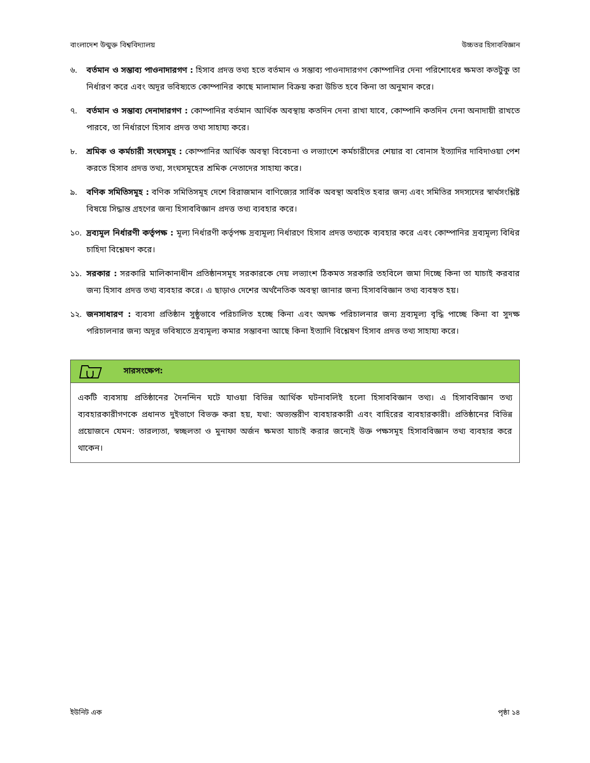বাংলাদেশ উন্মুক্ত বিশ্ববিদ্যালয় উচ্চতর হিসাববিজ্ঞান
৬. বর্তমান ও সম্ভাব্য পাওনাদারগণ : হিসাব প্রদত্ত তথ্য হতে বর্তমান ও সম্ভাব্য পাওনাদারগণ কোম্পানির দেনা পরিশোধের ক্ষমতা কতটুকু তা নির্ধারণ করে এবং অদূর ভবিষ্যতে কোম্পানির কাছে মালামাল বিক্রয় করা উচিত হবে কিনা তা অনুমান করে।
৭. বর্তমান ও সম্ভাব্য দেনাদারগণ : কোম্পানির বর্তমান আর্থিক অবস্থায় কতদিন দেনা রাখা যাবে, কোম্পানি কতদিন দেনা অনাদায়ী রাখতে পারবে, তা নির্ধারণে হিসাব প্রদত্ত তথ্য সাহায্য করে।
৮. শ্রমিক ও কর্মচারী সংঘসমূহ : কোম্পানির আর্থিক অবস্থা বিবেচনা ও লভ্যাংশে কর্মচারীদের শেয়ার বা বোনাস ইত্যাদির দাবিদাওয়া পেশ করতে হিসাব প্রদত্ত তথ্য, সংঘসমূহের শ্রমিক নেতাদের সাহায্য করে।
৯. বণিক সমিতিসমূহ : বণিক সমিতিসমূহ দেশে বিরাজমান বাণিজ্যের সার্বিক অবস্থা অবহিত হবার জন্য এবং সমিতির সদস্যদের স্বার্থসংশ্লিষ্ট বিষয়ে সিদ্ধান্ত গ্রহণের জন্য হিসাববিজ্ঞান প্রদত্ত তথ্য ব্যবহার করে।
১০. দ্রব্যমূল নির্ধারণী কর্তৃপক্ষ : মূল্য নির্ধারণী কর্তৃপক্ষ দ্রব্যমূল্য নির্ধারণে হিসাব প্রদত্ত তথ্যকে ব্যবহার করে এবং কোম্পানির দ্রব্যমূল্য বিধির চাহিদা বিশ্লেষণ করে।
১১. সরকার : সরকারি মালিকানাধীন প্রতিষ্ঠানসমূহ সরকারকে দেয় লভ্যাংশ ঠিকমত সরকারি তহবিলে জমা দিচ্ছে কিনা তা যাচাই করবার জন্য হিসাব প্রদত্ত তথ্য ব্যবহার করে। এ ছাড়াও দেশের অর্থনৈতিক অবস্থা জানার জন্য হিসাববিজ্ঞান তথ্য ব্যবহৃত হয়।
১২. জনসাধারণ : ব্যবসা প্রতিষ্ঠান সুষ্ঠুভাবে পরিচালিত হচ্ছে কিনা এবং অদক্ষ পরিচালনার জন্য দ্রব্যমূল্য বৃদ্ধি পাচ্ছে কিনা বা সুদক্ষ পরিচালনার জন্য অদূর ভবিষ্যতে দ্রব্যমূল্য কমার সম্ভাবনা আছে কিনা ইত্যাদি বিশ্লেষণ হিসাব প্রদত্ত তথ্য সাহায্য করে।
সারসংক্ষেপ:
একটি ব্যবসায় প্রতিষ্ঠানের দৈনন্দিন ঘটে যাওয়া বিভিন্ন আর্থিক ঘটনাবলিই হলো হিসাববিজ্ঞান তথ্য। এ হিসাববিজ্ঞান তথ্য ব্যবহারকারীগণকে প্রধানত দুইভাগে বিভক্ত করা হয়, যথা: অভ্যন্তরীণ ব্যবহারকারী এবং বাহিরের ব্যবহারকারী। প্রতিষ্ঠানের বিভিন্ন প্রয়োজনে যেমন: তারল্যতা, স্বচ্ছলতা ও মুনাফা অর্জন ক্ষমতা যাচাই করার জন্যেই উক্ত পক্ষসমূহ হিসাববিজ্ঞান তথ্য ব্যবহার করে থাকেন।
ইউনিট এক পৃষ্ঠা ১৪